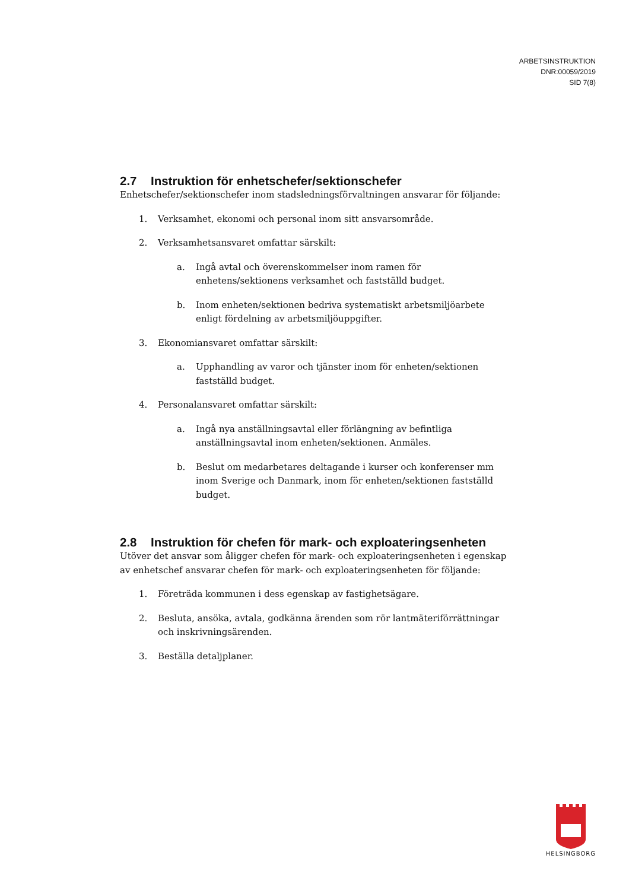ARBETSINSTRUKTION
DNR:00059/2019
SID 7(8)
2.7 Instruktion för enhetschefer/sektionschefer
Enhetschefer/sektionschefer inom stadsledningsförvaltningen ansvarar för följande:
1. Verksamhet, ekonomi och personal inom sitt ansvarsområde.
2. Verksamhetsansvaret omfattar särskilt:
a. Ingå avtal och överenskommelser inom ramen för enhetens/sektionens verksamhet och fastställd budget.
b. Inom enheten/sektionen bedriva systematiskt arbetsmiljöarbete enligt fördelning av arbetsmiljöuppgifter.
3. Ekonomiansvaret omfattar särskilt:
a. Upphandling av varor och tjänster inom för enheten/sektionen fastställd budget.
4. Personalansvaret omfattar särskilt:
a. Ingå nya anställningsavtal eller förlängning av befintliga anställningsavtal inom enheten/sektionen. Anmäles.
b. Beslut om medarbetares deltagande i kurser och konferenser mm inom Sverige och Danmark, inom för enheten/sektionen fastställd budget.
2.8 Instruktion för chefen för mark- och exploateringsenheten
Utöver det ansvar som åligger chefen för mark- och exploateringsenheten i egenskap av enhetschef ansvarar chefen för mark- och exploateringsenheten för följande:
1. Företräda kommunen i dess egenskap av fastighetsägare.
2. Besluta, ansöka, avtala, godkänna ärenden som rör lantmäteriförrättningar och inskrivningsärenden.
3. Beställa detaljplaner.
HELSINGBORG